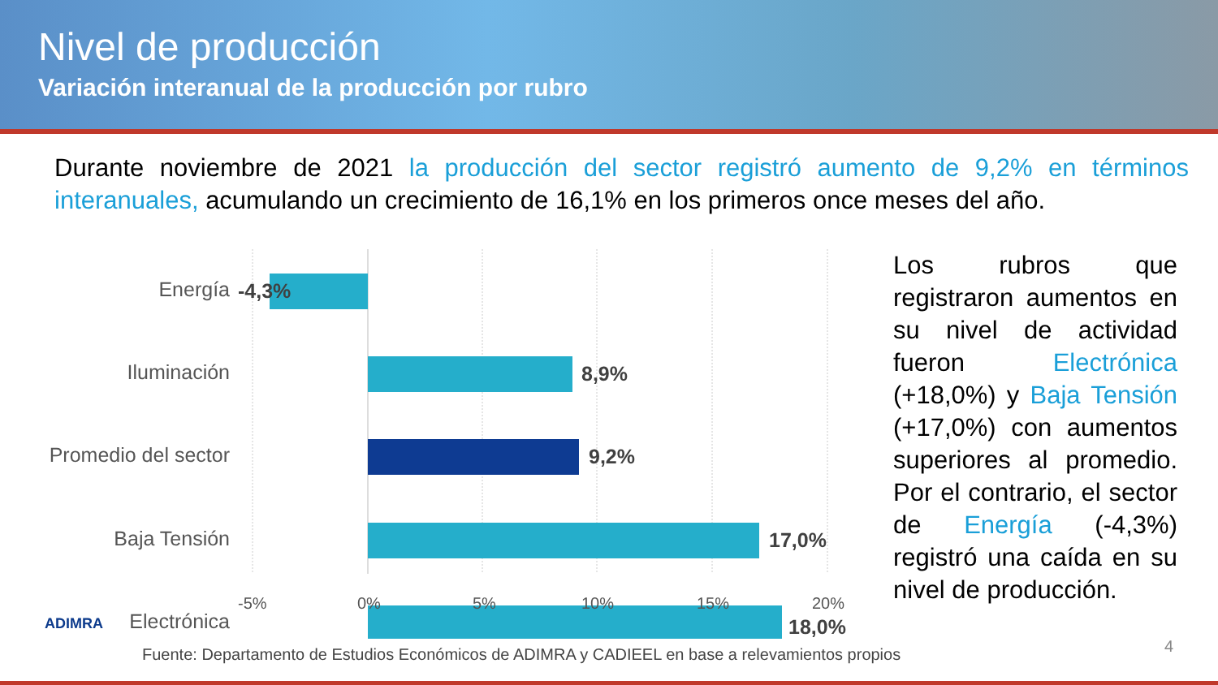Nivel de producción
Variación interanual de la producción por rubro
Durante noviembre de 2021 la producción del sector registró aumento de 9,2% en términos interanuales, acumulando un crecimiento de 16,1% en los primeros once meses del año.
Energía
Iluminación
Promedio del sector
Baja Tensión
Electrónica
-4,3%
8,9%
9,2%
17,0%
18,0%
-5% 0% 5% 10% 15% 20%
Los rubros que registraron aumentos en su nivel de actividad fueron Electrónica (+18,0%) y Baja Tensión (+17,0%) con aumentos superiores al promedio. Por el contrario, el sector de Energía (-4,3%) registró una caída en su nivel de producción.
ADIMRA
Fuente: Departamento de Estudios Económicos de ADIMRA y CADIEEL en base a relevamientos propios
4